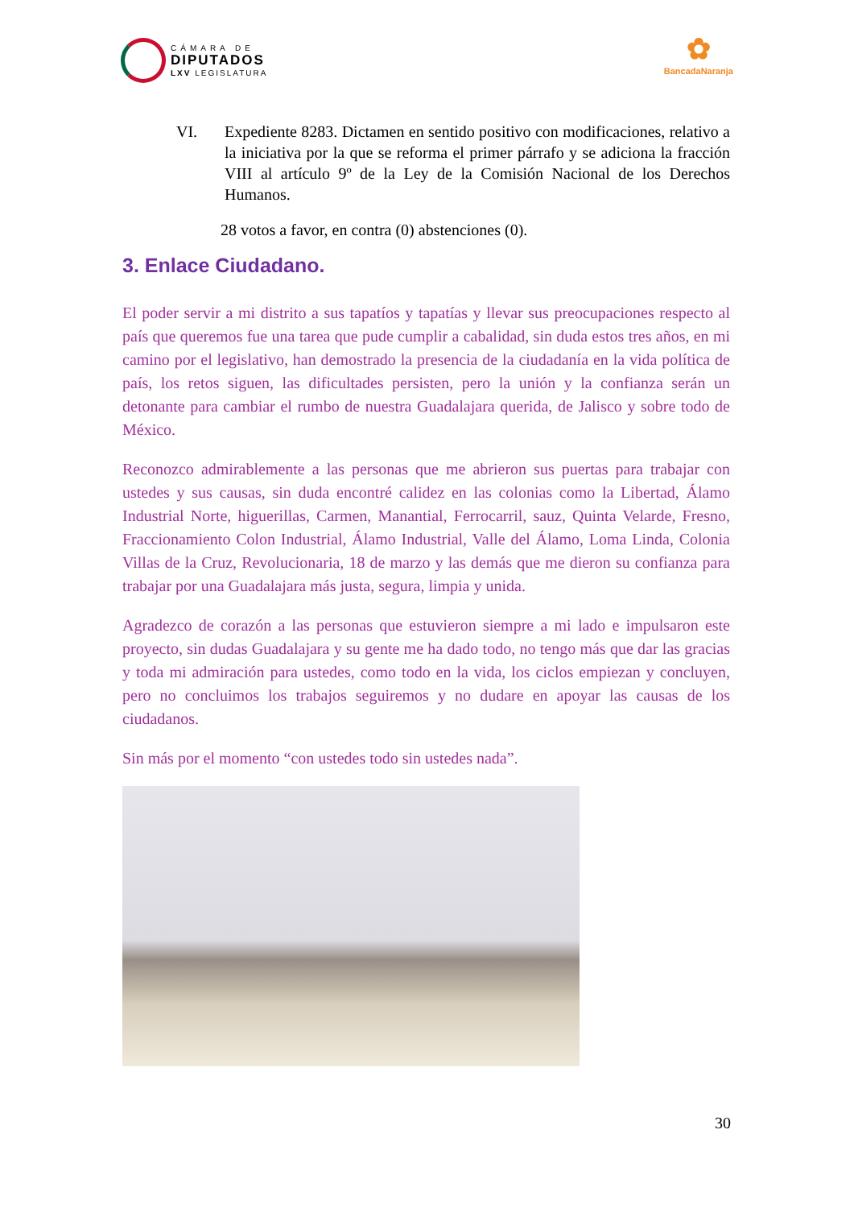CÁMARA DE
DIPUTADOS
LXV LEGISLATURA
✿
BancadaNaranja
VI. Expediente 8283. Dictamen en sentido positivo con modificaciones, relativo a la iniciativa por la que se reforma el primer párrafo y se adiciona la fracción VIII al artículo 9º de la Ley de la Comisión Nacional de los Derechos Humanos.
28 votos a favor, en contra (0) abstenciones (0).
3. Enlace Ciudadano.
El poder servir a mi distrito a sus tapatíos y tapatías y llevar sus preocupaciones respecto al país que queremos fue una tarea que pude cumplir a cabalidad, sin duda estos tres años, en mi camino por el legislativo, han demostrado la presencia de la ciudadanía en la vida política de país, los retos siguen, las dificultades persisten, pero la unión y la confianza serán un detonante para cambiar el rumbo de nuestra Guadalajara querida, de Jalisco y sobre todo de México.
Reconozco admirablemente a las personas que me abrieron sus puertas para trabajar con ustedes y sus causas, sin duda encontré calidez en las colonias como la Libertad, Álamo Industrial Norte, higuerillas, Carmen, Manantial, Ferrocarril, sauz, Quinta Velarde, Fresno, Fraccionamiento Colon Industrial, Álamo Industrial, Valle del Álamo, Loma Linda, Colonia Villas de la Cruz, Revolucionaria, 18 de marzo y las demás que me dieron su confianza para trabajar por una Guadalajara más justa, segura, limpia y unida.
Agradezco de corazón a las personas que estuvieron siempre a mi lado e impulsaron este proyecto, sin dudas Guadalajara y su gente me ha dado todo, no tengo más que dar las gracias y toda mi admiración para ustedes, como todo en la vida, los ciclos empiezan y concluyen, pero no concluimos los trabajos seguiremos y no dudare en apoyar las causas de los ciudadanos.
Sin más por el momento “con ustedes todo sin ustedes nada”.
30